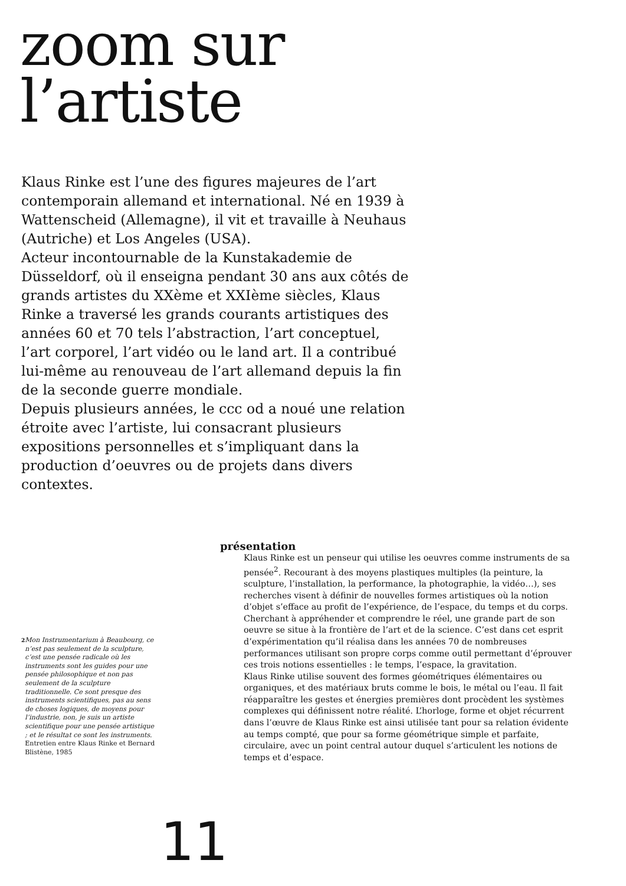zoom sur
l’artiste
Klaus Rinke est l’une des figures majeures de l’art contemporain allemand et international. Né en 1939 à Wattenscheid (Allemagne), il vit et travaille à Neuhaus (Autriche) et Los Angeles (USA).
Acteur incontournable de la Kunstakademie de Düsseldorf, où il enseigna pendant 30 ans aux côtés de grands artistes du XXème et XXIème siècles, Klaus Rinke a traversé les grands courants artistiques des années 60 et 70 tels l’abstraction, l’art conceptuel, l’art corporel, l’art vidéo ou le land art. Il a contribué lui-même au renouveau de l’art allemand depuis la fin de la seconde guerre mondiale.
Depuis plusieurs années, le ccc od a noué une relation étroite avec l’artiste, lui consacrant plusieurs expositions personnelles et s’impliquant dans la production d’oeuvres ou de projets dans divers contextes.
2 Mon Instrumentarium à Beaubourg, ce n’est pas seulement de la sculpture, c’est une pensée radicale où les instruments sont les guides pour une pensée philosophique et non pas seulement de la sculpture traditionnelle. Ce sont presque des instruments scientifiques, pas au sens de choses logiques, de moyens pour l’industrie, non, je suis un artiste scientifique pour une pensée artistique ; et le résultat ce sont les instruments. Entretien entre Klaus Rinke et Bernard Blistène, 1985
présentation
Klaus Rinke est un penseur qui utilise les oeuvres comme instruments de sa pensée<sup>2</sup>. Recourant à des moyens plastiques multiples (la peinture, la sculpture, l’installation, la performance, la photographie, la vidéo…), ses recherches visent à définir de nouvelles formes artistiques où la notion d’objet s’efface au profit de l’expérience, de l’espace, du temps et du corps.
Cherchant à appréhender et comprendre le réel, une grande part de son oeuvre se situe à la frontière de l’art et de la science. C’est dans cet esprit d’expérimentation qu’il réalisa dans les années 70 de nombreuses performances utilisant son propre corps comme outil permettant d’éprouver ces trois notions essentielles : le temps, l’espace, la gravitation.
Klaus Rinke utilise souvent des formes géométriques élémentaires ou organiques, et des matériaux bruts comme le bois, le métal ou l’eau. Il fait réapparaître les gestes et énergies premières dont procèdent les systèmes complexes qui définissent notre réalité. L’horloge, forme et objet récurrent dans l’œuvre de Klaus Rinke est ainsi utilisée tant pour sa relation évidente au temps compté, que pour sa forme géométrique simple et parfaite, circulaire, avec un point central autour duquel s’articulent les notions de temps et d’espace.
11